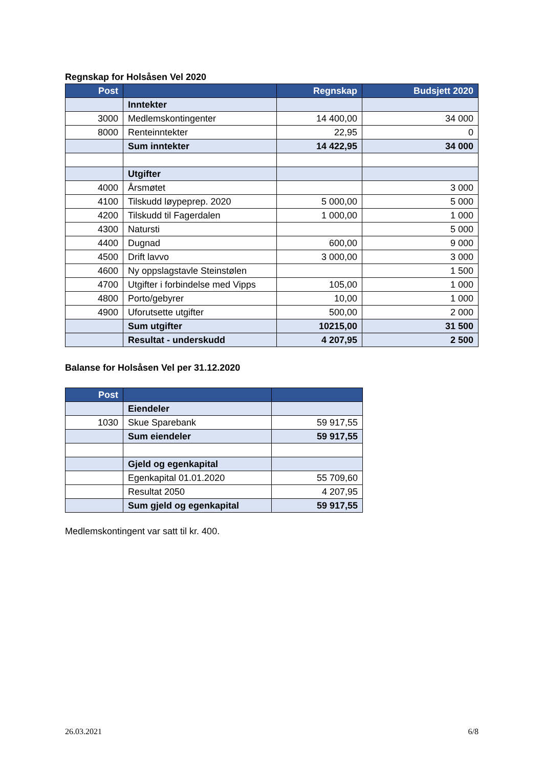Regnskap for Holsåsen Vel 2020
| Post | | Regnskap | Budsjett 2020 |
| --- | --- | --- | --- |
| | Inntekter | | |
| 3000 | Medlemskontingenter | 14 400,00 | 34 000 |
| 8000 | Renteinntekter | 22,95 | 0 |
| | Sum inntekter | 14 422,95 | 34 000 |
| | Utgifter | | |
| 4000 | Årsmøtet | | 3 000 |
| 4100 | Tilskudd løypeprep. 2020 | 5 000,00 | 5 000 |
| 4200 | Tilskudd til Fagerdalen | 1 000,00 | 1 000 |
| 4300 | Natursti | | 5 000 |
| 4400 | Dugnad | 600,00 | 9 000 |
| 4500 | Drift lavvo | 3 000,00 | 3 000 |
| 4600 | Ny oppslagstavle Steinstølen | | 1 500 |
| 4700 | Utgifter i forbindelse med Vipps | 105,00 | 1 000 |
| 4800 | Porto/gebyrer | 10,00 | 1 000 |
| 4900 | Uforutsette utgifter | 500,00 | 2 000 |
| | Sum utgifter | 10215,00 | 31 500 |
| | Resultat - underskudd | 4 207,95 | 2 500 |
Balanse for Holsåsen Vel per 31.12.2020
| Post | | |
| --- | --- | --- |
| | Eiendeler | |
| 1030 | Skue Sparebank | 59 917,55 |
| | Sum eiendeler | 59 917,55 |
| | Gjeld og egenkapital | |
| | Egenkapital 01.01.2020 | 55 709,60 |
| | Resultat 2050 | 4 207,95 |
| | Sum gjeld og egenkapital | 59 917,55 |
Medlemskontingent var satt til kr. 400.
26.03.2021 6/8